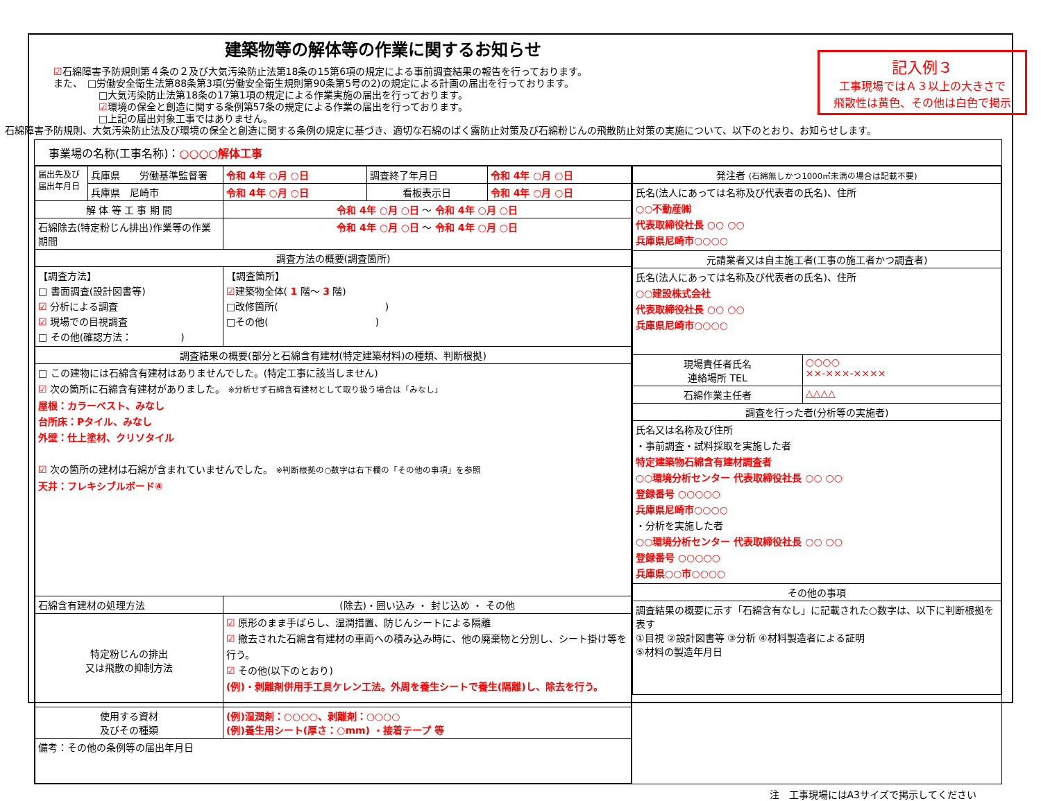記入例３
工事現場ではＡ３以上の大きさで
飛散性は黄色、その他は白色で掲示
建築物等の解体等の作業に関するお知らせ
☑石綿障害予防規則第４条の２及び大気汚染防止法第18条の15第6項の規定による事前調査結果の報告を行っております。
また、　□労働安全衛生法第88条第3項(労働安全衛生規則第90条第5号の2)の規定による計画の届出を行っております。
□大気汚染防止法第18条の17第1項の規定による作業実施の届出を行っております。
☑環境の保全と創造に関する条例第57条の規定による作業の届出を行っております。
□上記の届出対象工事ではありません。
石綿障害予防規則、大気汚染防止法及び環境の保全と創造に関する条例の規定に基づき、適切な石綿のばく露防止対策及び石綿粉じんの飛散防止対策の実施について、以下のとおり、お知らせします。
| 事業場の名称(工事名称)： ○○○○解体工事 | |
| / 届出先及び 届出年月日 / 兵庫県 労働基準監督署 / 令和 4年 ○月 ○日 / 調査終了年月日 / 令和 4年 ○月 ○日 / / / 兵庫県 尼崎市 / 令和 4年 ○月 ○日 / 看板表示日 / 令和 4年 ○月 ○日 / / 解 体 等 工 事 期 間 / / 令和 4年 ○月 ○日 ～ 令和 4年 ○月 ○日 / / / / 石綿除去(特定粉じん排出)作業等の作業期間 / / 令和 4年 ○月 ○日 ～ 令和 4年 ○月 ○日 / / / / 調査方法の概要(調査箇所) / / / / / / 【調査方法】 □ 書面調査(設計図書等) ☑ 分析による調査 ☑ 現場での目視調査 □ その他(確認方法： ) / / 【調査箇所】 ☑ 建築物全体( 1 階～ 3 階) □改修箇所( ) □その他( ) / / / / 調査結果の概要(部分と石綿含有建材(特定建築材料)の種類、判断根拠) / / / / / / □ この建物には石綿含有建材はありませんでした。(特定工事に該当しません) ☑ 次の箇所に石綿含有建材がありました。 ※分析せず石綿含有建材として取り扱う場合は「みなし」 屋根：カラーベスト、みなし 台所床：Pタイル、みなし 外壁：仕上塗材、クリソタイル ☑ 次の箇所の建材は石綿が含まれていませんでした。 ※判断根拠の○数字は右下欄の「その他の事項」を参照 天井：フレキシブルボード④ / / / / / / 石綿含有建材の処理方法 / / (除去)・囲い込み ・ 封じ込め ・ その他 / / / / 特定粉じんの排出 又は飛散の抑制方法 / / ☑ 原形のまま手ばらし、湿潤措置、防じんシートによる隔離 ☑ 撤去された石綿含有建材の車両への積み込み時に、他の廃棄物と分別し、シート掛け等を行う。 ☑ その他(以下のとおり) (例)・剥離剤併用手工具ケレン工法。外周を養生シートで養生(隔離)し、除去を行う。 / / / / 使用する資材 及びその種類 / / (例)湿潤剤：○○○○、剥離剤：○○○○ (例)養生用シート(厚さ：○mm) ・接着テープ 等 / / / / 備考：その他の条例等の届出年月日 / / / / / | / 発注者 (石綿無しかつ1000㎡未満の場合は記載不要) / / / 氏名(法人にあっては名称及び代表者の氏名)、住所 ○○不動産㈱ 代表取締役社長 ○○ ○○ 兵庫県尼崎市○○○○ / / / 元請業者又は自主施工者(工事の施工者かつ調査者) / / / 氏名(法人にあっては名称及び代表者の氏名)、住所 ○○建設株式会社 代表取締役社長 ○○ ○○ 兵庫県尼崎市○○○○ / / / 現場責任者氏名 連絡場所 TEL / ○○○○ ××-×××-×××× / / 石綿作業主任者 / △△△△ / / 調査を行った者(分析等の実施者) / / / 氏名又は名称及び住所 ・事前調査・試料採取を実施した者 特定建築物石綿含有建材調査者 ○○環境分析センター 代表取締役社長 ○○ ○○ 登録番号 ○○○○○ 兵庫県尼崎市○○○○ ・分析を実施した者 ○○環境分析センター 代表取締役社長 ○○ ○○ 登録番号 ○○○○○ 兵庫県○○市○○○○ / / / その他の事項 / / / 調査結果の概要に示す「石綿含有なし」に記載された○数字は、以下に判断根拠を表す ①目視 ②設計図書等 ③分析 ④材料製造者による証明 ⑤材料の製造年月日 / / |
注　工事現場にはA3サイズで掲示してください